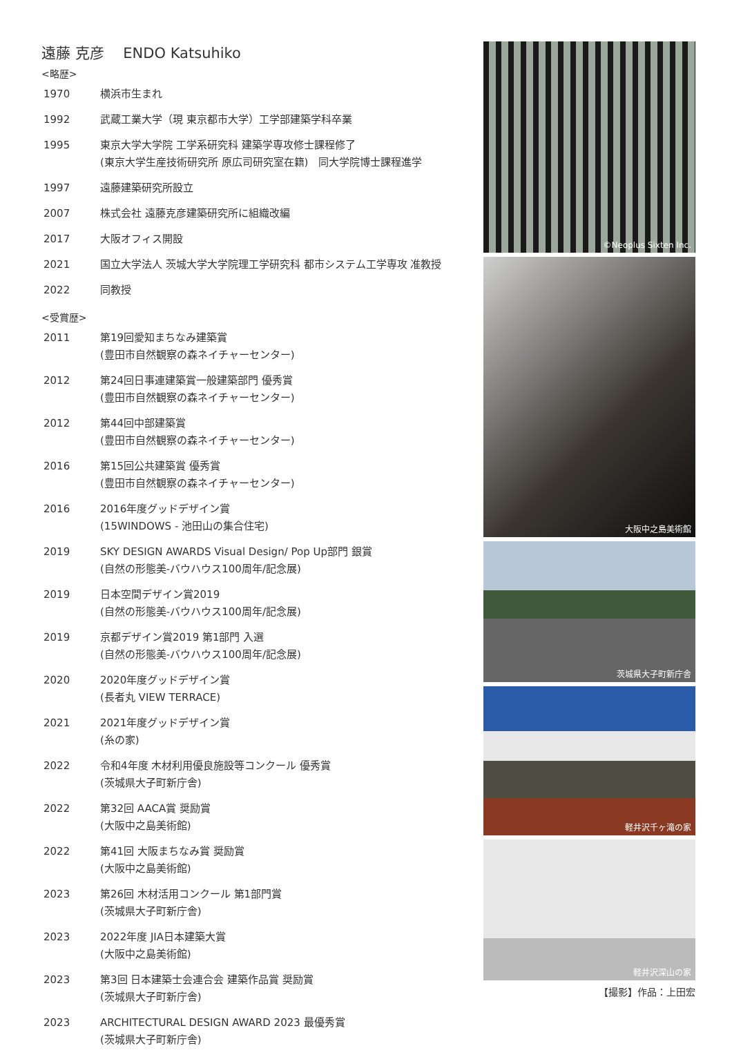遠藤 克彦　 ENDO Katsuhiko
<略歴>
| 1970 | 横浜市生まれ |
| 1992 | 武蔵工業大学（現 東京都市大学）工学部建築学科卒業 |
| 1995 | 東京大学大学院 工学系研究科 建築学専攻修士課程修了 (東京大学生産技術研究所 原広司研究室在籍) 同大学院博士課程進学 |
| 1997 | 遠藤建築研究所設立 |
| 2007 | 株式会社 遠藤克彦建築研究所に組織改編 |
| 2017 | 大阪オフィス開設 |
| 2021 | 国立大学法人 茨城大学大学院理工学研究科 都市システム工学専攻 准教授 |
| 2022 | 同教授 |
<受賞歴>
| 2011 | 第19回愛知まちなみ建築賞 (豊田市自然観察の森ネイチャーセンター) |
| 2012 | 第24回日事連建築賞一般建築部門 優秀賞 (豊田市自然観察の森ネイチャーセンター) |
| 2012 | 第44回中部建築賞 (豊田市自然観察の森ネイチャーセンター) |
| 2016 | 第15回公共建築賞 優秀賞 (豊田市自然観察の森ネイチャーセンター) |
| 2016 | 2016年度グッドデザイン賞 (15WINDOWS - 池田山の集合住宅) |
| 2019 | SKY DESIGN AWARDS Visual Design/ Pop Up部門 銀賞 (自然の形態美-バウハウス100周年/記念展) |
| 2019 | 日本空間デザイン賞2019 (自然の形態美-バウハウス100周年/記念展) |
| 2019 | 京都デザイン賞2019 第1部門 入選 (自然の形態美-バウハウス100周年/記念展) |
| 2020 | 2020年度グッドデザイン賞 (長者丸 VIEW TERRACE) |
| 2021 | 2021年度グッドデザイン賞 (糸の家) |
| 2022 | 令和4年度 木材利用優良施設等コンクール 優秀賞 (茨城県大子町新庁舎) |
| 2022 | 第32回 AACA賞 奨励賞 (大阪中之島美術館) |
| 2022 | 第41回 大阪まちなみ賞 奨励賞 (大阪中之島美術館) |
| 2023 | 第26回 木材活用コンクール 第1部門賞 (茨城県大子町新庁舎) |
| 2023 | 2022年度 JIA日本建築大賞 (大阪中之島美術館) |
| 2023 | 第3回 日本建築士会連合会 建築作品賞 奨励賞 (茨城県大子町新庁舎) |
| 2023 | ARCHITECTURAL DESIGN AWARD 2023 最優秀賞 (茨城県大子町新庁舎) |
©Neoplus Sixten Inc.
大阪中之島美術館
茨城県大子町新庁舎
軽井沢千ヶ滝の家
軽井沢深山の家
【撮影】作品：上田宏